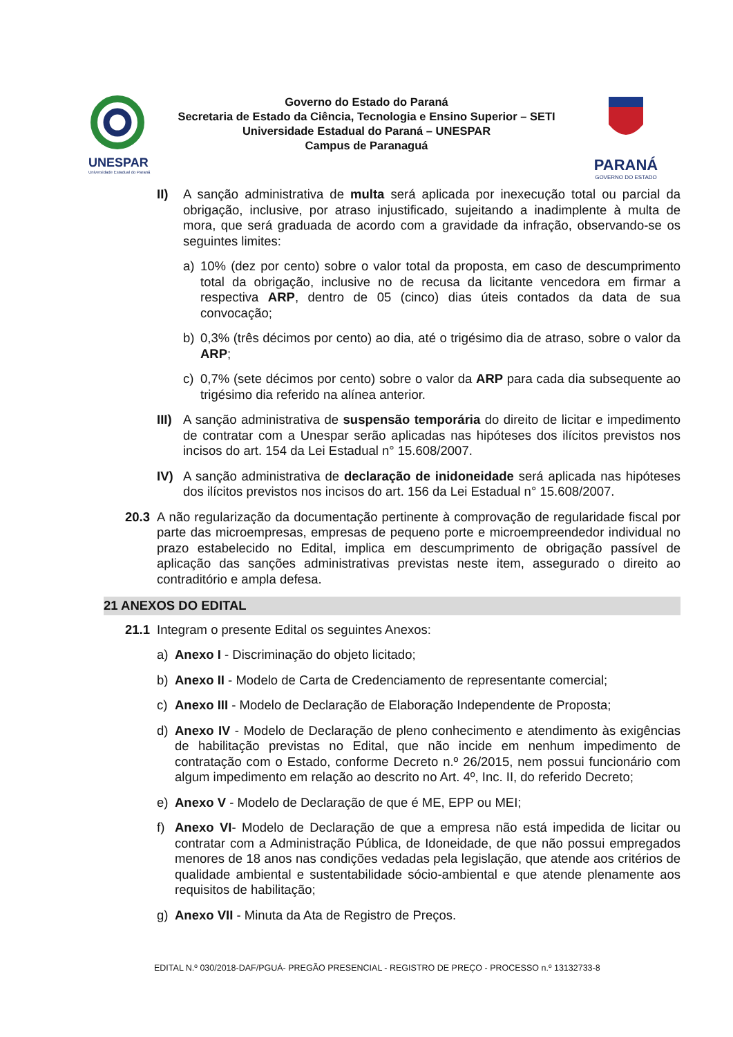UNESPAR
Universidade Estadual do Paraná
Governo do Estado do Paraná
Secretaria de Estado da Ciência, Tecnologia e Ensino Superior – SETI
Universidade Estadual do Paraná – UNESPAR
Campus de Paranaguá
PARANÁ
GOVERNO DO ESTADO
II) A sanção administrativa de multa será aplicada por inexecução total ou parcial da obrigação, inclusive, por atraso injustificado, sujeitando a inadimplente à multa de mora, que será graduada de acordo com a gravidade da infração, observando-se os seguintes limites:
a) 10% (dez por cento) sobre o valor total da proposta, em caso de descumprimento total da obrigação, inclusive no de recusa da licitante vencedora em firmar a respectiva ARP, dentro de 05 (cinco) dias úteis contados da data de sua convocação;
b) 0,3% (três décimos por cento) ao dia, até o trigésimo dia de atraso, sobre o valor da ARP;
c) 0,7% (sete décimos por cento) sobre o valor da ARP para cada dia subsequente ao trigésimo dia referido na alínea anterior.
III)
A sanção administrativa de suspensão temporária do direito de licitar e impedimento de contratar com a Unespar serão aplicadas nas hipóteses dos ilícitos previstos nos incisos do art. 154 da Lei Estadual n° 15.608/2007.
IV) A sanção administrativa de declaração de inidoneidade será aplicada nas hipóteses dos ilícitos previstos nos incisos do art. 156 da Lei Estadual n° 15.608/2007.
20.3 A não regularização da documentação pertinente à comprovação de regularidade fiscal por parte das microempresas, empresas de pequeno porte e microempreendedor individual no prazo estabelecido no Edital, implica em descumprimento de obrigação passível de aplicação das sanções administrativas previstas neste item, assegurado o direito ao contraditório e ampla defesa.
21 ANEXOS DO EDITAL
21.1 Integram o presente Edital os seguintes Anexos:
a) Anexo I - Discriminação do objeto licitado;
b) Anexo II - Modelo de Carta de Credenciamento de representante comercial;
c) Anexo III - Modelo de Declaração de Elaboração Independente de Proposta;
d) Anexo IV - Modelo de Declaração de pleno conhecimento e atendimento às exigências de habilitação previstas no Edital, que não incide em nenhum impedimento de contratação com o Estado, conforme Decreto n.º 26/2015, nem possui funcionário com algum impedimento em relação ao descrito no Art. 4º, Inc. II, do referido Decreto;
e) Anexo V - Modelo de Declaração de que é ME, EPP ou MEI;
f) Anexo VI- Modelo de Declaração de que a empresa não está impedida de licitar ou contratar com a Administração Pública, de Idoneidade, de que não possui empregados menores de 18 anos nas condições vedadas pela legislação, que atende aos critérios de qualidade ambiental e sustentabilidade sócio-ambiental e que atende plenamente aos requisitos de habilitação;
g) Anexo VII - Minuta da Ata de Registro de Preços.
EDITAL N.º 030/2018-DAF/PGUÁ- PREGÃO PRESENCIAL - REGISTRO DE PREÇO - PROCESSO n.º 13132733-8